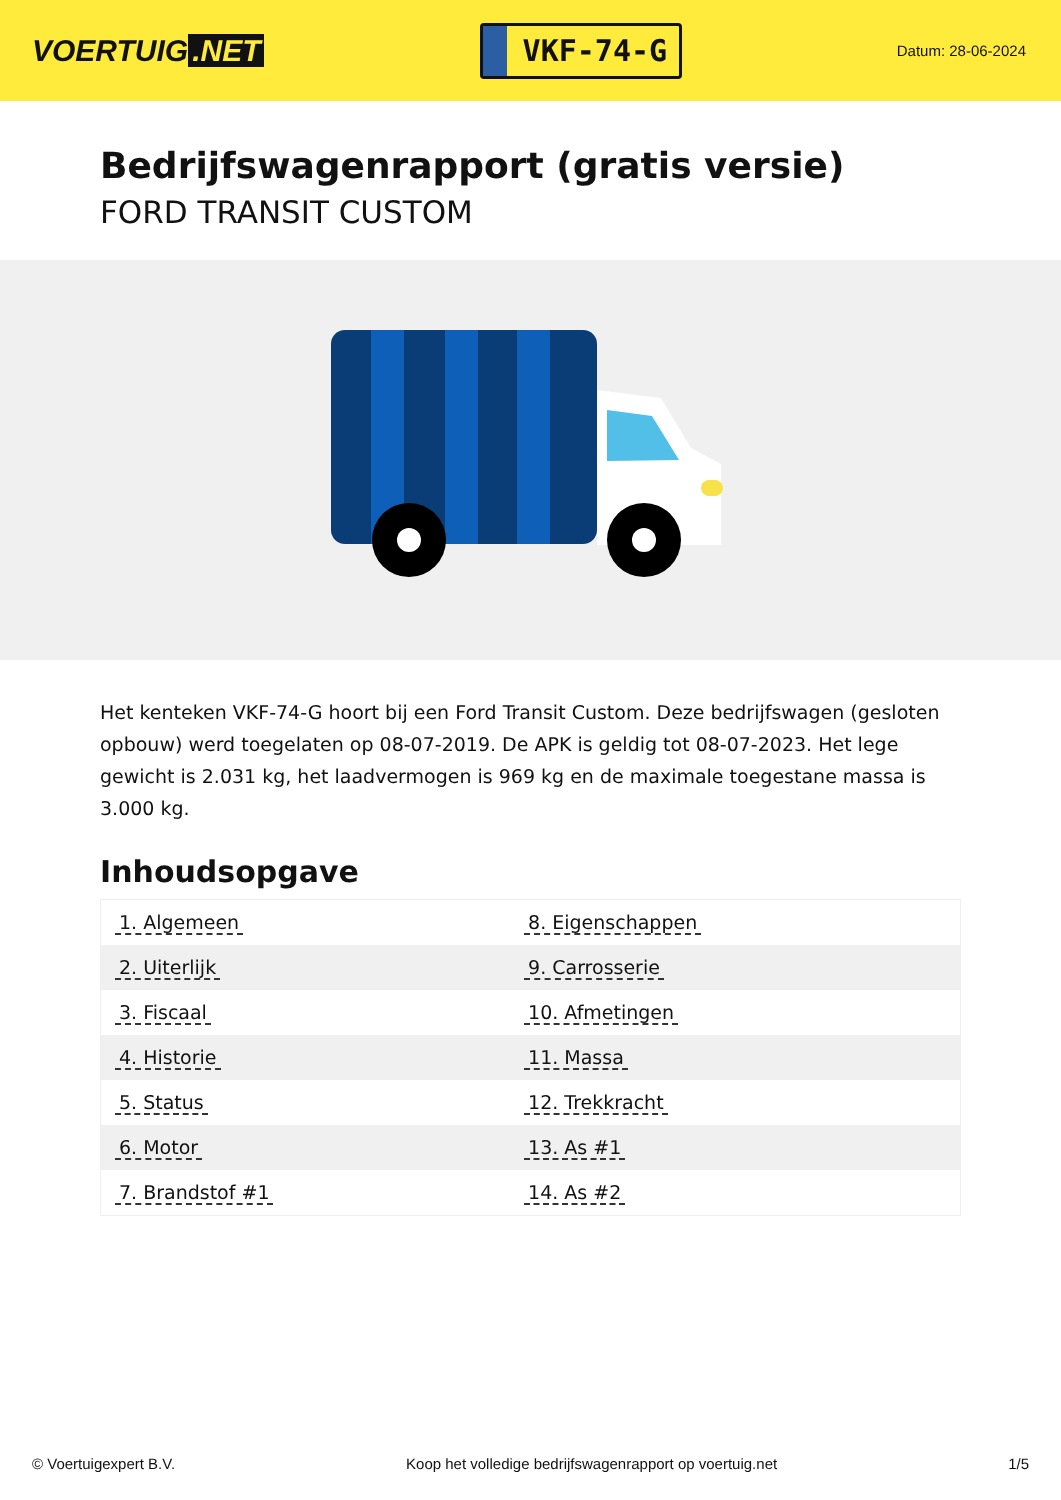VOERTUIG.NET
VKF-74-G
Datum: 28-06-2024
Bedrijfswagenrapport (gratis versie)
FORD TRANSIT CUSTOM
Het kenteken VKF-74-G hoort bij een Ford Transit Custom. Deze bedrijfswagen (gesloten opbouw) werd toegelaten op 08-07-2019. De APK is geldig tot 08-07-2023. Het lege gewicht is 2.031 kg, het laadvermogen is 969 kg en de maximale toegestane massa is 3.000 kg.
Inhoudsopgave
| 1. Algemeen | 8. Eigenschappen |
| 2. Uiterlijk | 9. Carrosserie |
| 3. Fiscaal | 10. Afmetingen |
| 4. Historie | 11. Massa |
| 5. Status | 12. Trekkracht |
| 6. Motor | 13. As #1 |
| 7. Brandstof #1 | 14. As #2 |
© Voertuigexpert B.V. Koop het volledige bedrijfswagenrapport op voertuig.net 1/5